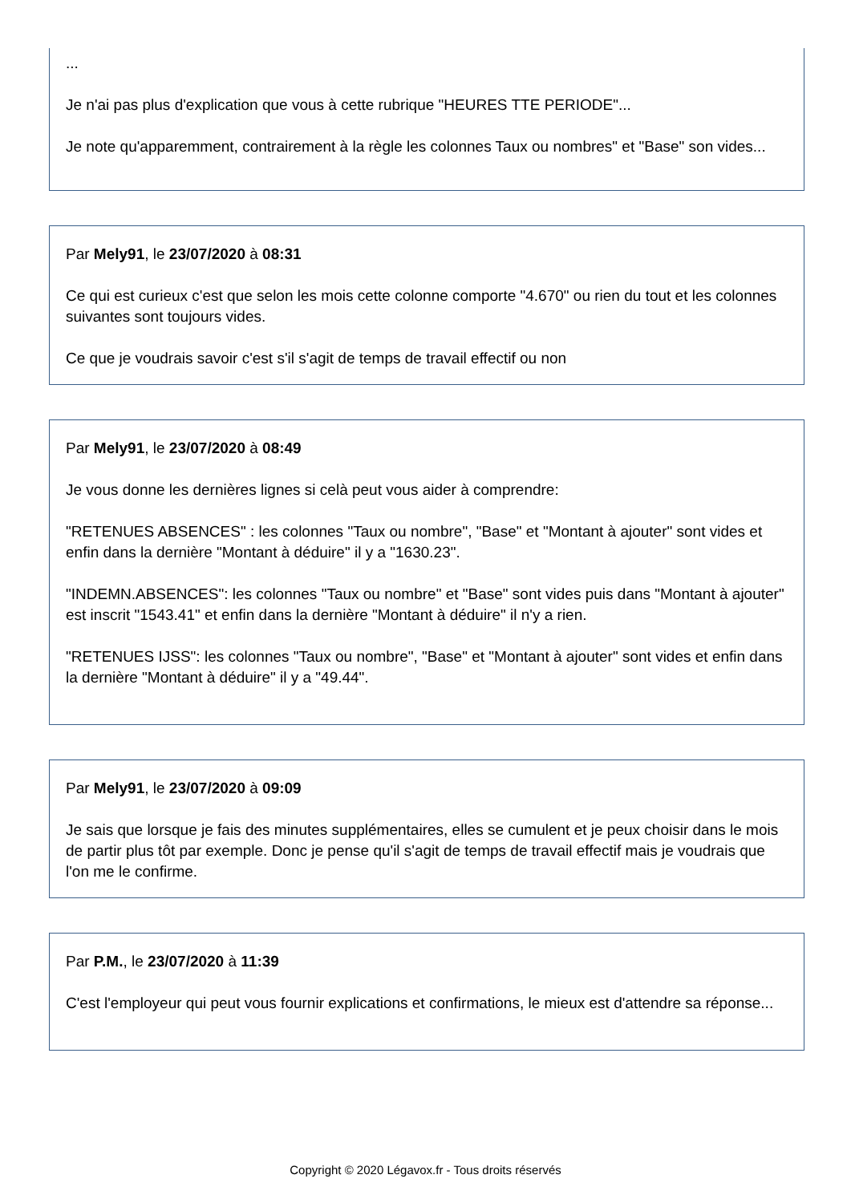...
Je n'ai pas plus d'explication que vous à cette rubrique "HEURES TTE PERIODE"...
Je note qu'apparemment, contrairement à la règle les colonnes Taux ou nombres" et "Base" son vides...
Par Mely91, le 23/07/2020 à 08:31
Ce qui est curieux c'est que selon les mois cette colonne comporte "4.670" ou rien du tout et les colonnes suivantes sont toujours vides.
Ce que je voudrais savoir c'est s'il s'agit de temps de travail effectif ou non
Par Mely91, le 23/07/2020 à 08:49
Je vous donne les dernières lignes si celà peut vous aider à comprendre:
"RETENUES ABSENCES" : les colonnes "Taux ou nombre", "Base" et "Montant à ajouter" sont vides et enfin dans la dernière "Montant à déduire" il y a "1630.23".
"INDEMN.ABSENCES": les colonnes "Taux ou nombre" et "Base" sont vides puis dans "Montant à ajouter" est inscrit "1543.41" et enfin dans la dernière "Montant à déduire" il n'y a rien.
"RETENUES IJSS": les colonnes "Taux ou nombre", "Base" et "Montant à ajouter" sont vides et enfin dans la dernière "Montant à déduire" il y a "49.44".
Par Mely91, le 23/07/2020 à 09:09
Je sais que lorsque je fais des minutes supplémentaires, elles se cumulent et je peux choisir dans le mois de partir plus tôt par exemple. Donc je pense qu'il s'agit de temps de travail effectif mais je voudrais que l'on me le confirme.
Par P.M., le 23/07/2020 à 11:39
C'est l'employeur qui peut vous fournir explications et confirmations, le mieux est d'attendre sa réponse...
Copyright © 2020 Légavox.fr - Tous droits réservés